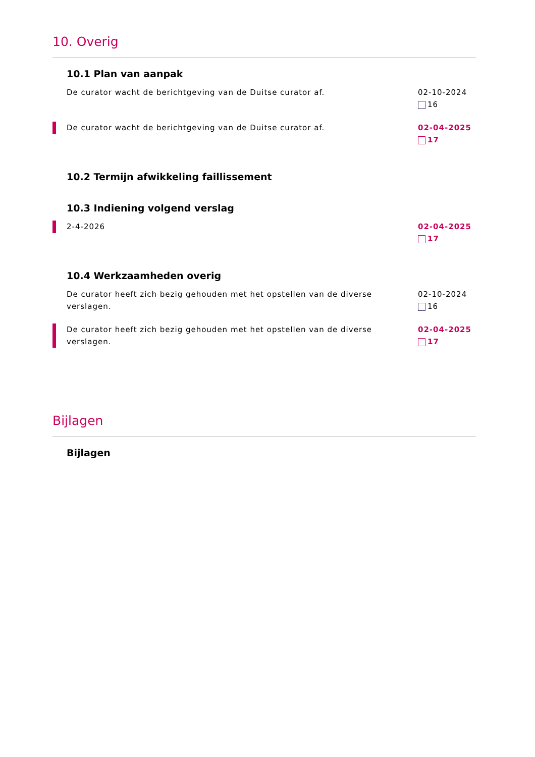10. Overig
10.1 Plan van aanpak
De curator wacht de berichtgeving van de Duitse curator af.
02-10-2024
16
De curator wacht de berichtgeving van de Duitse curator af.
02-04-2025
17
10.2 Termijn afwikkeling faillissement
10.3 Indiening volgend verslag
2-4-2026 02-04-2025
17
10.4 Werkzaamheden overig
De curator heeft zich bezig gehouden met het opstellen van de diverse verslagen.
02-10-2024
16
De curator heeft zich bezig gehouden met het opstellen van de diverse verslagen.
02-04-2025
17
Bijlagen
Bijlagen